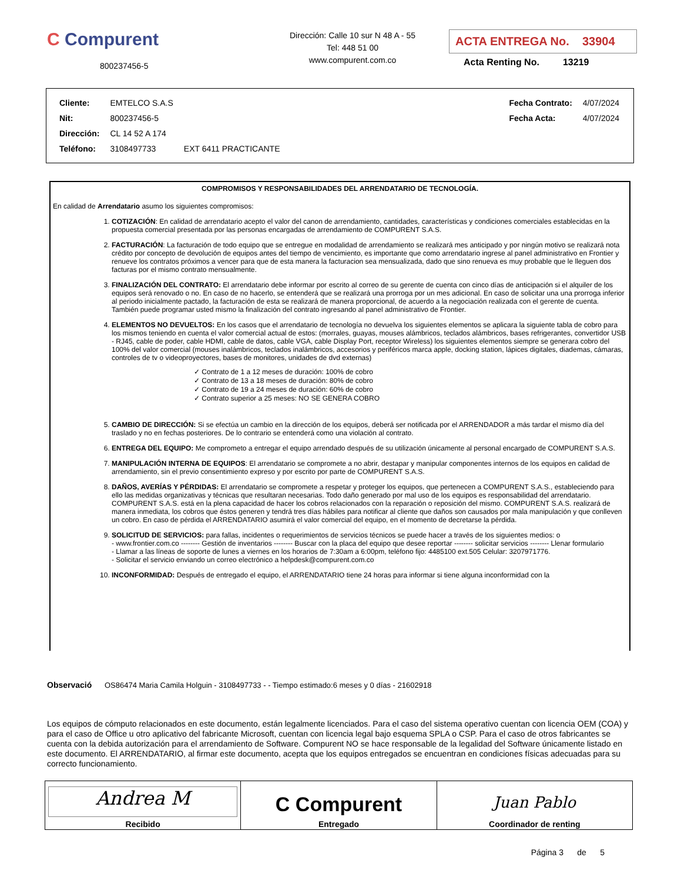C Compurent
800237456-5
Dirección: Calle 10 sur N 48 A - 55
Tel: 448 51 00
www.compurent.com.co
ACTA ENTREGA No. 33904
Acta Renting No. 13219
| Cliente: | EMTELCO S.A.S | | Fecha Contrato: | 4/07/2024 |
| Nit: | 800237456-5 | | Fecha Acta: | 4/07/2024 |
| Dirección: | CL 14 52 A 174 | | | |
| Teléfono: | 3108497733 | EXT 6411 PRACTICANTE | | |
COMPROMISOS Y RESPONSABILIDADES DEL ARRENDATARIO DE TECNOLOGÍA.
En calidad de Arrendatario asumo los siguientes compromisos:
1. COTIZACIÓN: En calidad de arrendatario acepto el valor del canon de arrendamiento, cantidades, características y condiciones comerciales establecidas en la propuesta comercial presentada por las personas encargadas de arrendamiento de COMPURENT S.A.S.
2. FACTURACIÓN: La facturación de todo equipo que se entregue en modalidad de arrendamiento se realizará mes anticipado y por ningún motivo se realizará nota crédito por concepto de devolución de equipos antes del tiempo de vencimiento, es importante que como arrendatario ingrese al panel administrativo en Frontier y renueve los contratos próximos a vencer para que de esta manera la facturacion sea mensualizada, dado que sino renueva es muy probable que le lleguen dos facturas por el mismo contrato mensualmente.
3. FINALIZACIÓN DEL CONTRATO: El arrendatario debe informar por escrito al correo de su gerente de cuenta con cinco días de anticipación si el alquiler de los equipos será renovado o no. En caso de no hacerlo, se entenderá que se realizará una prorroga por un mes adicional. En caso de solicitar una una prorroga inferior al periodo inicialmente pactado, la facturación de esta se realizará de manera proporcional, de acuerdo a la negociación realizada con el gerente de cuenta. También puede programar usted mismo la finalización del contrato ingresando al panel administrativo de Frontier.
4. ELEMENTOS NO DEVUELTOS: En los casos que el arrendatario de tecnología no devuelva los siguientes elementos se aplicara la siguiente tabla de cobro para los mismos teniendo en cuenta el valor comercial actual de estos: (morrales, guayas, mouses alámbricos, teclados alámbricos, bases refrigerantes, convertidor USB - RJ45, cable de poder, cable HDMI, cable de datos, cable VGA, cable Display Port, receptor Wireless) los siguientes elementos siempre se generara cobro del 100% del valor comercial (mouses inalámbricos, teclados inalámbricos, accesorios y periféricos marca apple, docking station, lápices digitales, diademas, cámaras, controles de tv o videoproyectores, bases de monitores, unidades de dvd externas)
✓ Contrato de 1 a 12 meses de duración: 100% de cobro
✓ Contrato de 13 a 18 meses de duración: 80% de cobro
✓ Contrato de 19 a 24 meses de duración: 60% de cobro
✓ Contrato superior a 25 meses: NO SE GENERA COBRO
5. CAMBIO DE DIRECCIÓN: Si se efectúa un cambio en la dirección de los equipos, deberá ser notificada por el ARRENDADOR a más tardar el mismo día del traslado y no en fechas posteriores. De lo contrario se entenderá como una violación al contrato.
6. ENTREGA DEL EQUIPO: Me comprometo a entregar el equipo arrendado después de su utilización únicamente al personal encargado de COMPURENT S.A.S.
7. MANIPULACIÓN INTERNA DE EQUIPOS: El arrendatario se compromete a no abrir, destapar y manipular componentes internos de los equipos en calidad de arrendamiento, sin el previo consentimiento expreso y por escrito por parte de COMPURENT S.A.S.
8. DAÑOS, AVERÍAS Y PÉRDIDAS: El arrendatario se compromete a respetar y proteger los equipos, que pertenecen a COMPURENT S.A.S., estableciendo para ello las medidas organizativas y técnicas que resultaran necesarias. Todo daño generado por mal uso de los equipos es responsabilidad del arrendatario. COMPURENT S.A.S. está en la plena capacidad de hacer los cobros relacionados con la reparación o reposición del mismo. COMPURENT S.A.S. realizará de manera inmediata, los cobros que éstos generen y tendrá tres días hábiles para notificar al cliente que daños son causados por mala manipulación y que conlleven un cobro. En caso de pérdida el ARRENDATARIO asumirá el valor comercial del equipo, en el momento de decretarse la pérdida.
9. SOLICITUD DE SERVICIOS: para fallas, incidentes o requerimientos de servicios técnicos se puede hacer a través de los siguientes medios: o
- www.frontier.com.co -------- Gestión de inventarios -------- Buscar con la placa del equipo que desee reportar -------- solicitar servicios -------- Llenar formulario
- Llamar a las líneas de soporte de lunes a viernes en los horarios de 7:30am a 6:00pm, teléfono fijo: 4485100 ext.505 Celular: 3207971776.
- Solicitar el servicio enviando un correo electrónico a helpdesk@compurent.com.co
10. INCONFORMIDAD: Después de entregado el equipo, el ARRENDATARIO tiene 24 horas para informar si tiene alguna inconformidad con la
Observació OS86474 Maria Camila Holguin - 3108497733 - - Tiempo estimado:6 meses y 0 días - 21602918
Los equipos de cómputo relacionados en este documento, están legalmente licenciados. Para el caso del sistema operativo cuentan con licencia OEM (COA) y para el caso de Office u otro aplicativo del fabricante Microsoft, cuentan con licencia legal bajo esquema SPLA o CSP. Para el caso de otros fabricantes se cuenta con la debida autorización para el arrendamiento de Software. Compurent NO se hace responsable de la legalidad del Software únicamente listado en este documento. El ARRENDATARIO, al firmar este documento, acepta que los equipos entregados se encuentran en condiciones físicas adecuadas para su correcto funcionamiento.
| Andrea M Recibido | C Compurent Entregado | Juan Pablo Coordinador de renting |
Página 3 de 5